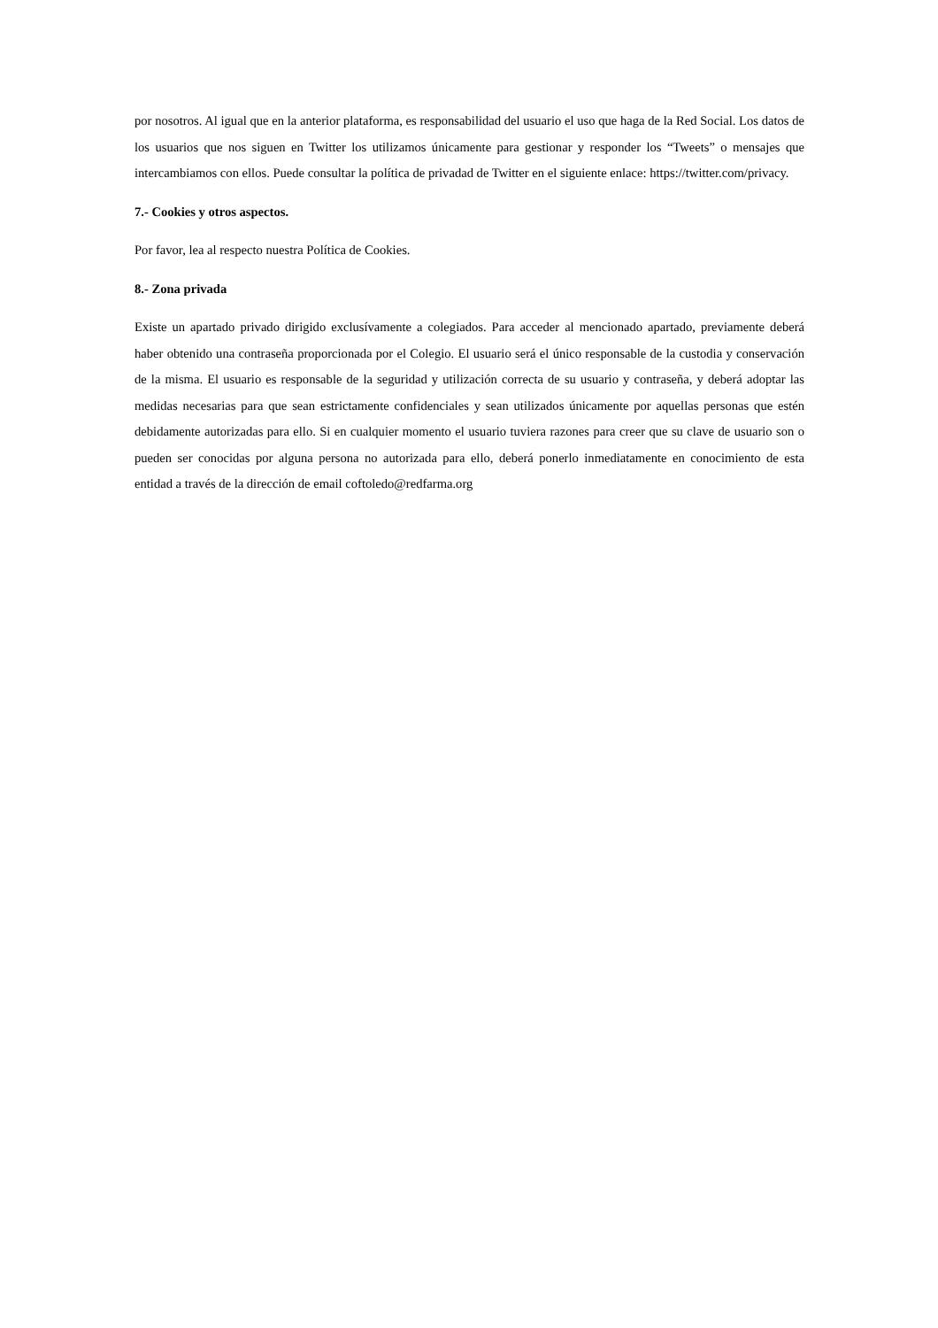por nosotros. Al igual que en la anterior plataforma, es responsabilidad del usuario el uso que haga de la Red Social. Los datos de los usuarios que nos siguen en Twitter los utilizamos únicamente para gestionar y responder los “Tweets” o mensajes que intercambiamos con ellos. Puede consultar la política de privadad de Twitter en el siguiente enlace: https://twitter.com/privacy.
7.- Cookies y otros aspectos.
Por favor, lea al respecto nuestra Política de Cookies.
8.- Zona privada
Existe un apartado privado dirigido exclusívamente a colegiados. Para acceder al mencionado apartado, previamente deberá haber obtenido una contraseña proporcionada por el Colegio. El usuario será el único responsable de la custodia y conservación de la misma. El usuario es responsable de la seguridad y utilización correcta de su usuario y contraseña, y deberá adoptar las medidas necesarias para que sean estrictamente confidenciales y sean utilizados únicamente por aquellas personas que estén debidamente autorizadas para ello. Si en cualquier momento el usuario tuviera razones para creer que su clave de usuario son o pueden ser conocidas por alguna persona no autorizada para ello, deberá ponerlo inmediatamente en conocimiento de esta entidad a través de la dirección de email coftoledo@redfarma.org